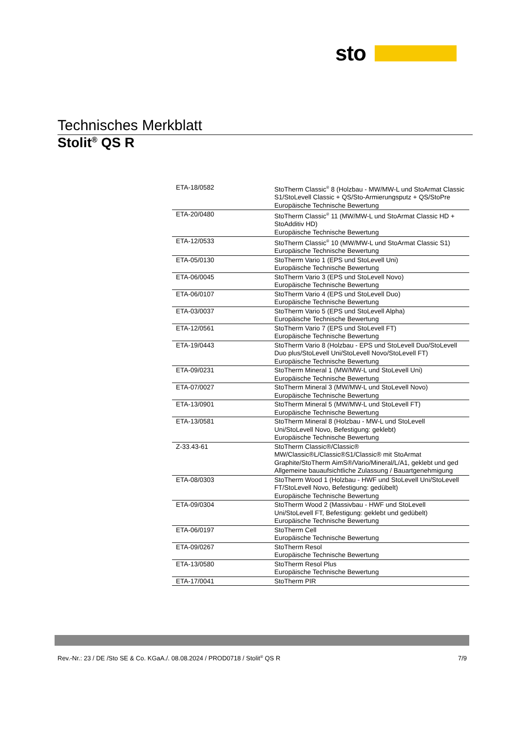sto
Technisches Merkblatt
Stolit<sup>®</sup> QS R
| ETA-18/0582 | StoTherm Classic<sup>®</sup> 8 (Holzbau - MW/MW-L und StoArmat Classic S1/StoLevell Classic + QS/Sto-Armierungsputz + QS/StoPre Europäische Technische Bewertung |
| ETA-20/0480 | StoTherm Classic<sup>®</sup> 11 (MW/MW-L und StoArmat Classic HD + StoAdditiv HD) Europäische Technische Bewertung |
| ETA-12/0533 | StoTherm Classic<sup>®</sup> 10 (MW/MW-L und StoArmat Classic S1) Europäische Technische Bewertung |
| ETA-05/0130 | StoTherm Vario 1 (EPS und StoLevell Uni) Europäische Technische Bewertung |
| ETA-06/0045 | StoTherm Vario 3 (EPS und StoLevell Novo) Europäische Technische Bewertung |
| ETA-06/0107 | StoTherm Vario 4 (EPS und StoLevell Duo) Europäische Technische Bewertung |
| ETA-03/0037 | StoTherm Vario 5 (EPS und StoLevell Alpha) Europäische Technische Bewertung |
| ETA-12/0561 | StoTherm Vario 7 (EPS und StoLevell FT) Europäische Technische Bewertung |
| ETA-19/0443 | StoTherm Vario 8 (Holzbau - EPS und StoLevell Duo/StoLevell Duo plus/StoLevell Uni/StoLevell Novo/StoLevell FT) Europäische Technische Bewertung |
| ETA-09/0231 | StoTherm Mineral 1 (MW/MW-L und StoLevell Uni) Europäische Technische Bewertung |
| ETA-07/0027 | StoTherm Mineral 3 (MW/MW-L und StoLevell Novo) Europäische Technische Bewertung |
| ETA-13/0901 | StoTherm Mineral 5 (MW/MW-L und StoLevell FT) Europäische Technische Bewertung |
| ETA-13/0581 | StoTherm Mineral 8 (Holzbau - MW-L und StoLevell Uni/StoLevell Novo, Befestigung: geklebt) Europäische Technische Bewertung |
| Z-33.43-61 | StoTherm Classic®/Classic® MW/Classic®L/Classic®S1/Classic® mit StoArmat Graphite/StoTherm AimS®/Vario/Mineral/L/A1, geklebt und ged Allgemeine bauaufsichtliche Zulassung / Bauartgenehmigung |
| ETA-08/0303 | StoTherm Wood 1 (Holzbau - HWF und StoLevell Uni/StoLevell FT/StoLevell Novo, Befestigung: gedübelt) Europäische Technische Bewertung |
| ETA-09/0304 | StoTherm Wood 2 (Massivbau - HWF und StoLevell Uni/StoLevell FT, Befestigung: geklebt und gedübelt) Europäische Technische Bewertung |
| ETA-06/0197 | StoTherm Cell Europäische Technische Bewertung |
| ETA-09/0267 | StoTherm Resol Europäische Technische Bewertung |
| ETA-13/0580 | StoTherm Resol Plus Europäische Technische Bewertung |
| ETA-17/0041 | StoTherm PIR |
Rev.-Nr.: 23 / DE /Sto SE & Co. KGaA./. 08.08.2024 / PROD0718 / Stolit<sup>®</sup> QS R 7/9